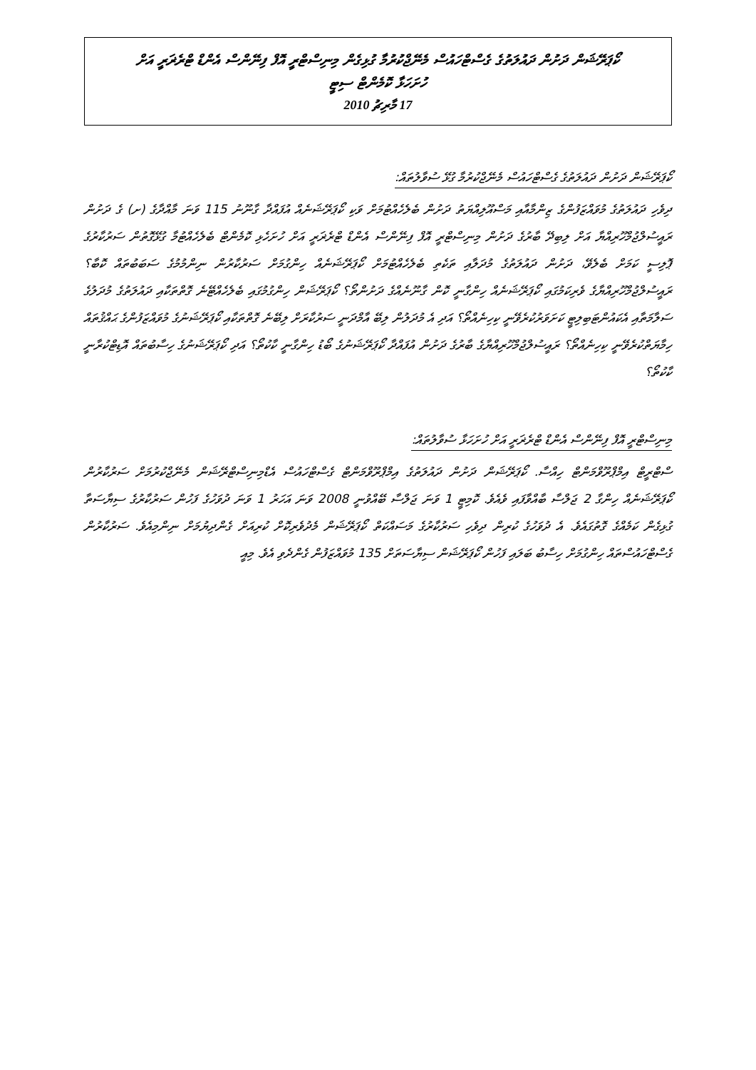ކޯޕަރޭޝަން ދަށުން ދައުލަތުގެ ގެސްޓްހައުސް މެނޭޖްކުރުމާ ގުޅިގެން މިނިސްޓްރީ އޮފް ފިނޭންސް އެންޑް ޓްރެޜަރީ އަށް
ހުށަހަޅާ ކޮމެންޓް ސިޓީ
17 މާރިޗު 2010
ކޯޕަރޭޝަން ދަށުން ދައުލަތުގެ ގެސްޓްހައުސް މެނޭޖްކުރުމާ ގުޅޭ ސުވާލުތައް:
ދިވެހި ދައުލަތުގެ މުވައްޒަފުންގެ ޒިންމާއާއި މަސްއޫލިއްޔަތު ދަށުން ބެލެހެއްޓުމަށް ވަކި ކޯޕަރޭޝަނެއް އުފައްދާ ގާނޫނު 115 ވަނަ މާއްދާގެ (ށ) ގެ ދަށުން ރައީސުލްޖުމްހޫރިއްޔާ އަށް ލިބިދޭ ބާރުގެ ދަށުން މިނިސްޓްރީ އޮފް ފިނޭންސް އެންޑް ޓްރެޜަރީ އަށް ހުށަހެޅި ކޮމެންޓް ބެލެހެއްޓުމާ ގުޅޭގޮތުން ސަރުކާރުގެ ޕޮލިސީ ކަމަށް ބެލެވޭ، ދަށުން ދައުލަތުގެ މުދަލާއި ތަކެތި ބެލެހެއްޓުމަށް ކޯޕަރޭޝަނެއް ހިންގުމަށް ސަރުކާރުން ނިންމުމުގެ ސަބަބުތައް ކޮބާ؟ ރައީސުލްޖުމްހޫރިއްޔާގެ ވެރިކަމުގައި ކޯޕަރޭޝަނެއް ހިންގާނީ ކޮން ގާނޫނެއްގެ ދަށުންތޯ؟ ކޯޕަރޭޝަން ހިންގުމުގައި ބެލެހެއްޓޭނެ ގޮތްތަކާއި ދައުލަތުގެ މުދަލުގެ ސަލާމަތާއި އެކައުންޓަބިލިޓީ ކަށަވަރުކުރެވޭނީ ކިހިނެއްތޯ؟ އަދި އެ މުދަލުން ލިބޭ އާމްދަނީ ސަރުކާރަށް ލިބޭނެ ގޮތްތަކާއި ކޯޕަރޭޝަނުގެ މުވައްޒަފުންގެ ޙައްޤުތައް ހިމާޔަތްކުރެވޭނީ ކިހިނެއްތޯ؟ ރައީސުލްޖުމްހޫރިއްޔާގެ ބާރުގެ ދަށުން އުފައްދާ ކޯޕަރޭޝަނުގެ ބޯޑު ހިންގާނީ ކާކުތޯ؟ އަދި ކޯޕަރޭޝަނުގެ ހިސާބުތައް އޮޑިޓްކުރާނީ ކާކުތޯ؟
މިނިސްޓްރީ އޮފް ފިނޭންސް އެންޑް ޓްރެޜަރީ އަށް ހުށަހަޅާ ސުވާލުތައް:
ސްޓްރީޓް އިމްޕްރޫވްމަންޓް ހިއްސާ. ކޯޕަރޭޝަން ދަށުން ދައުލަތުގެ އިމްޕްރޫވްމަންޓް ގެސްޓްހައުސް އެޑްމިނިސްޓްރޭޝަން މެނޭޖްކުރުމަށް ސަރުކާރުން ކޯޕަރޭޝަނެއް ހިންގާ 2 ޖަލްސާ ބާއްވާފައި ވެއެވެ. ކޮމިޓީ 1 ވަނަ ޖަލްސާ ބޭއްވުނީ 2008 ވަނަ އަހަރު 1 ވަނަ ދުވަހުގެ ފަހުން ސަރުކާރުގެ ސިޔާސަތާ ގުޅިގެން ކަމެއްގެ ގޮތުގައެވެ. އެ ދުވަހުގެ ކުރިން ދިވެހި ސަރުކާރުގެ މަސައްކަތް ކޯޕަރޭޝަން މެދުވެރިކޮށް ކުރިއަށް ގެންދިޔުމަށް ނިންމިއެވެ. ސަރުކާރުން ގެސްޓްހައުސްތައް ހިންގުމަށް ހިސާބު ބަލައި ފަހުން ކޯޕަރޭޝަން ސިޔާސަތަށް 135 މުވައްޒަފުން ގެންދެވި އެވެ. މިއީ